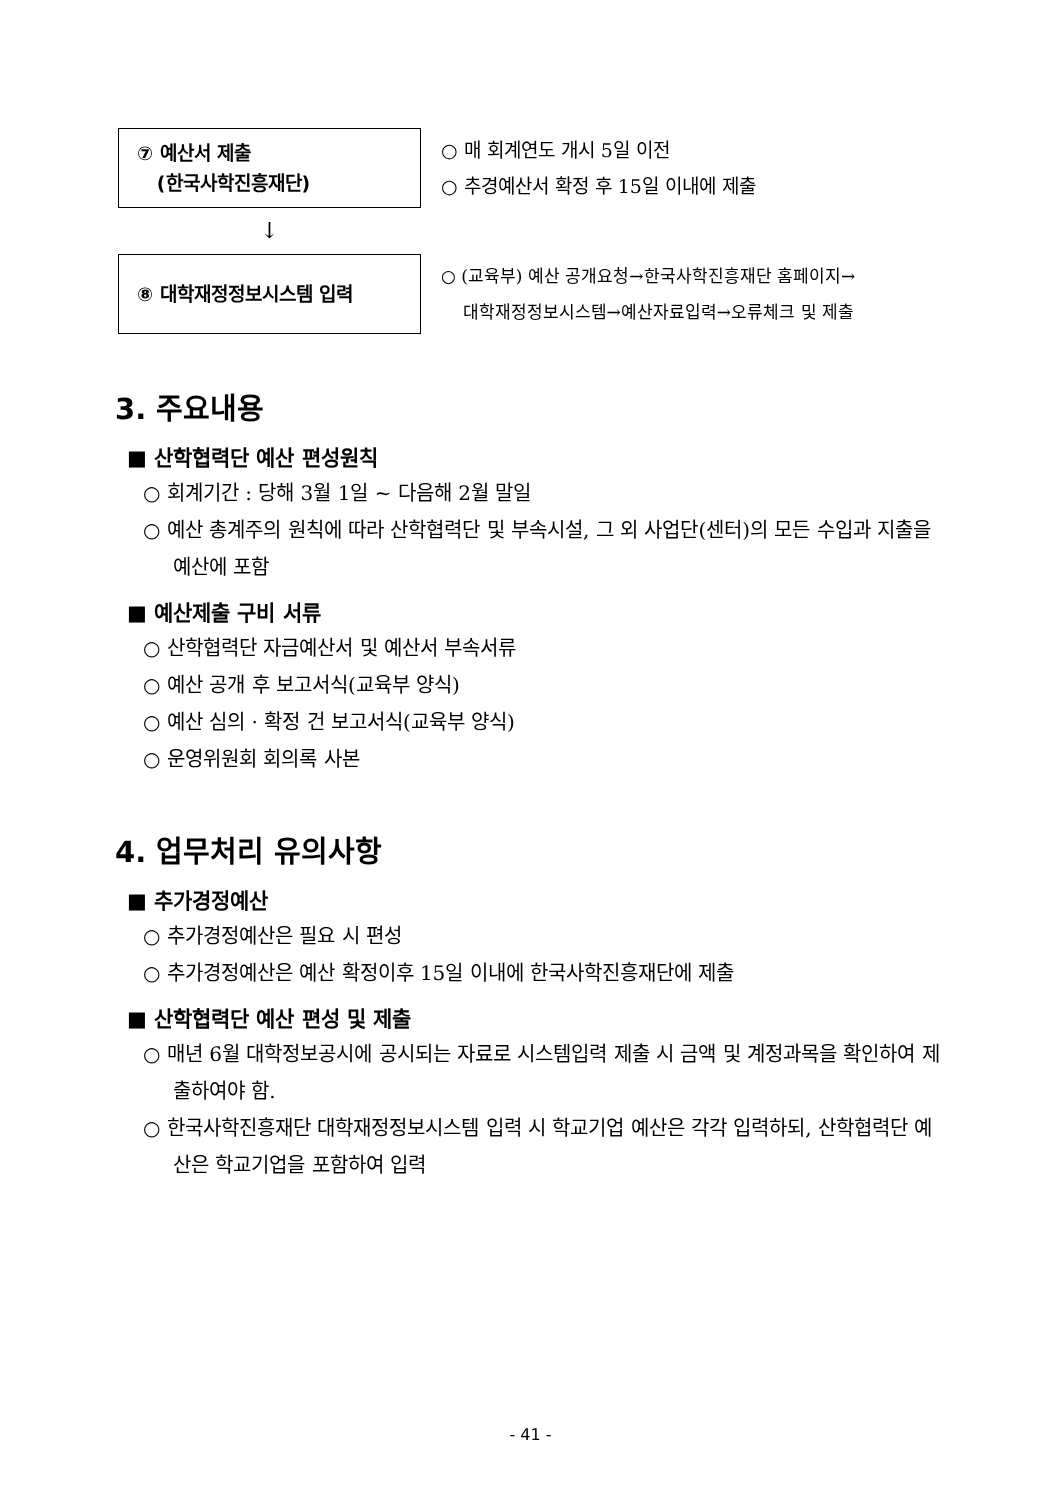⑦ 예산서 제출
(한국사학진흥재단)
○ 매 회계연도 개시 5일 이전
○ 추경예산서 확정 후 15일 이내에 제출
↓
⑧ 대학재정정보시스템 입력
○ (교육부) 예산 공개요청→한국사학진흥재단 홈페이지→
대학재정정보시스템→예산자료입력→오류체크 및 제출
3. 주요내용
■ 산학협력단 예산 편성원칙
○ 회계기간 : 당해 3월 1일 ~ 다음해 2월 말일
○ 예산 총계주의 원칙에 따라 산학협력단 및 부속시설, 그 외 사업단(센터)의 모든 수입과 지출을 예산에 포함
■ 예산제출 구비 서류
○ 산학협력단 자금예산서 및 예산서 부속서류
○ 예산 공개 후 보고서식(교육부 양식)
○ 예산 심의 · 확정 건 보고서식(교육부 양식)
○ 운영위원회 회의록 사본
4. 업무처리 유의사항
■ 추가경정예산
○ 추가경정예산은 필요 시 편성
○ 추가경정예산은 예산 확정이후 15일 이내에 한국사학진흥재단에 제출
■ 산학협력단 예산 편성 및 제출
○ 매년 6월 대학정보공시에 공시되는 자료로 시스템입력 제출 시 금액 및 계정과목을 확인하여 제출하여야 함.
○ 한국사학진흥재단 대학재정정보시스템 입력 시 학교기업 예산은 각각 입력하되, 산학협력단 예산은 학교기업을 포함하여 입력
- 41 -